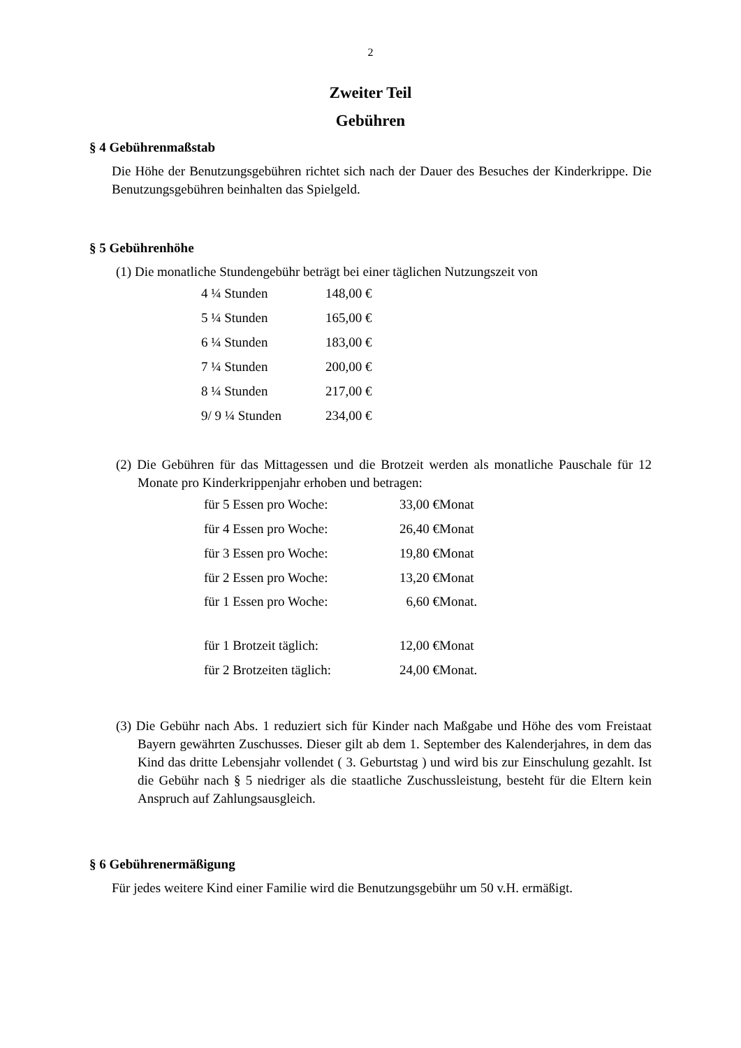2
Zweiter Teil
Gebühren
§ 4 Gebührenmaßstab
Die Höhe der Benutzungsgebühren richtet sich nach der Dauer des Besuches der Kinderkrippe. Die Benutzungsgebühren beinhalten das Spielgeld.
§ 5 Gebührenhöhe
(1) Die monatliche Stundengebühr beträgt bei einer täglichen Nutzungszeit von
| 4 ¼ Stunden | 148,00 € |
| 5 ¼ Stunden | 165,00 € |
| 6 ¼ Stunden | 183,00 € |
| 7 ¼ Stunden | 200,00 € |
| 8 ¼ Stunden | 217,00 € |
| 9/ 9 ¼ Stunden | 234,00 € |
(2) Die Gebühren für das Mittagessen und die Brotzeit werden als monatliche Pauschale für 12 Monate pro Kinderkrippenjahr erhoben und betragen:
| für 5 Essen pro Woche: | 33,00 €Monat |
| für 4 Essen pro Woche: | 26,40 €Monat |
| für 3 Essen pro Woche: | 19,80 €Monat |
| für 2 Essen pro Woche: | 13,20 €Monat |
| für 1 Essen pro Woche: | 6,60 €Monat. |
| für 1 Brotzeit täglich: | 12,00 €Monat |
| für 2 Brotzeiten täglich: | 24,00 €Monat. |
(3) Die Gebühr nach Abs. 1 reduziert sich für Kinder nach Maßgabe und Höhe des vom Freistaat Bayern gewährten Zuschusses. Dieser gilt ab dem 1. September des Kalenderjahres, in dem das Kind das dritte Lebensjahr vollendet ( 3. Geburtstag ) und wird bis zur Einschulung gezahlt. Ist die Gebühr nach § 5 niedriger als die staatliche Zuschussleistung, besteht für die Eltern kein Anspruch auf Zahlungsausgleich.
§ 6 Gebührenermäßigung
Für jedes weitere Kind einer Familie wird die Benutzungsgebühr um 50 v.H. ermäßigt.